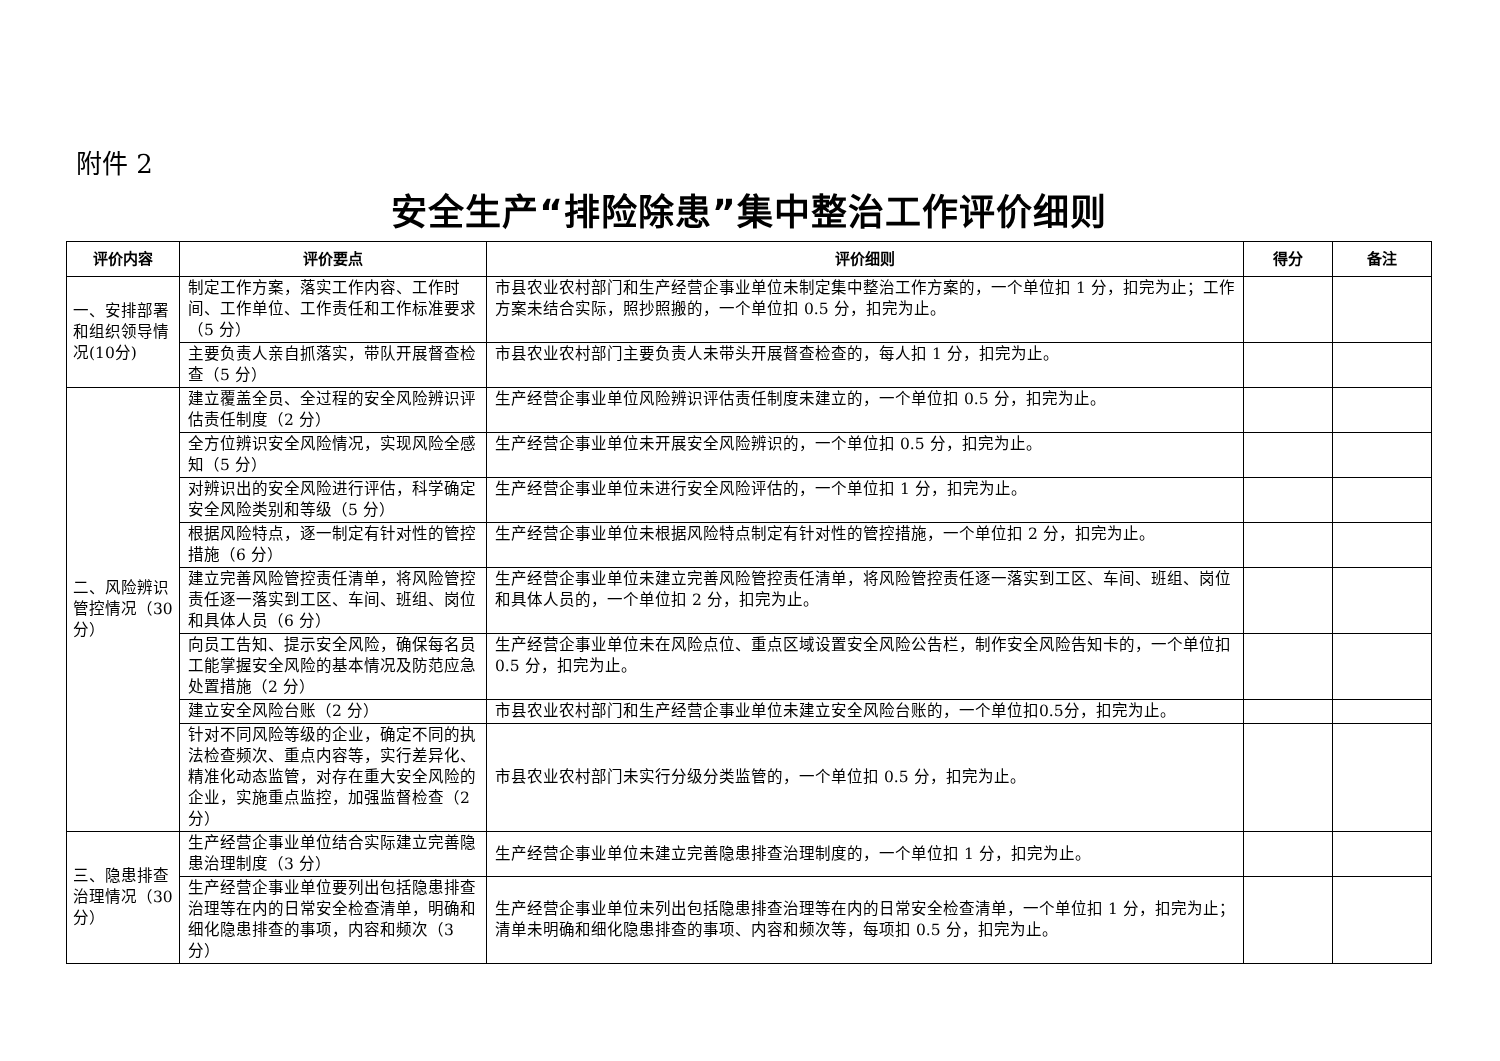附件 2
安全生产“排险除患”集中整治工作评价细则
| 评价内容 | 评价要点 | 评价细则 | 得分 | 备注 |
| --- | --- | --- | --- | --- |
| 一、安排部署和组织领导情况(10分) | 制定工作方案，落实工作内容、工作时间、工作单位、工作责任和工作标准要求（5 分） | 市县农业农村部门和生产经营企事业单位未制定集中整治工作方案的，一个单位扣 1 分，扣完为止；工作方案未结合实际，照抄照搬的，一个单位扣 0.5 分，扣完为止。 | | |
| | 主要负责人亲自抓落实，带队开展督查检查（5 分） | 市县农业农村部门主要负责人未带头开展督查检查的，每人扣 1 分，扣完为止。 | | |
| 二、风险辨识管控情况（30 分） | 建立覆盖全员、全过程的安全风险辨识评估责任制度（2 分） | 生产经营企事业单位风险辨识评估责任制度未建立的，一个单位扣 0.5 分，扣完为止。 | | |
| | 全方位辨识安全风险情况，实现风险全感知（5 分） | 生产经营企事业单位未开展安全风险辨识的，一个单位扣 0.5 分，扣完为止。 | | |
| | 对辨识出的安全风险进行评估，科学确定安全风险类别和等级（5 分） | 生产经营企事业单位未进行安全风险评估的，一个单位扣 1 分，扣完为止。 | | |
| | 根据风险特点，逐一制定有针对性的管控措施（6 分） | 生产经营企事业单位未根据风险特点制定有针对性的管控措施，一个单位扣 2 分，扣完为止。 | | |
| | 建立完善风险管控责任清单，将风险管控责任逐一落实到工区、车间、班组、岗位和具体人员（6 分） | 生产经营企事业单位未建立完善风险管控责任清单，将风险管控责任逐一落实到工区、车间、班组、岗位和具体人员的，一个单位扣 2 分，扣完为止。 | | |
| | 向员工告知、提示安全风险，确保每名员工能掌握安全风险的基本情况及防范应急处置措施（2 分） | 生产经营企事业单位未在风险点位、重点区域设置安全风险公告栏，制作安全风险告知卡的，一个单位扣 0.5 分，扣完为止。 | | |
| | 建立安全风险台账（2 分） | 市县农业农村部门和生产经营企事业单位未建立安全风险台账的，一个单位扣0.5分，扣完为止。 | | |
| | 针对不同风险等级的企业，确定不同的执法检查频次、重点内容等，实行差异化、精准化动态监管，对存在重大安全风险的企业，实施重点监控，加强监督检查（2 分） | 市县农业农村部门未实行分级分类监管的，一个单位扣 0.5 分，扣完为止。 | | |
| 三、隐患排查治理情况（30 分） | 生产经营企事业单位结合实际建立完善隐患治理制度（3 分） | 生产经营企事业单位未建立完善隐患排查治理制度的，一个单位扣 1 分，扣完为止。 | | |
| | 生产经营企事业单位要列出包括隐患排查治理等在内的日常安全检查清单，明确和细化隐患排查的事项，内容和频次（3 分） | 生产经营企事业单位未列出包括隐患排查治理等在内的日常安全检查清单，一个单位扣 1 分，扣完为止；清单未明确和细化隐患排查的事项、内容和频次等，每项扣 0.5 分，扣完为止。 | | |